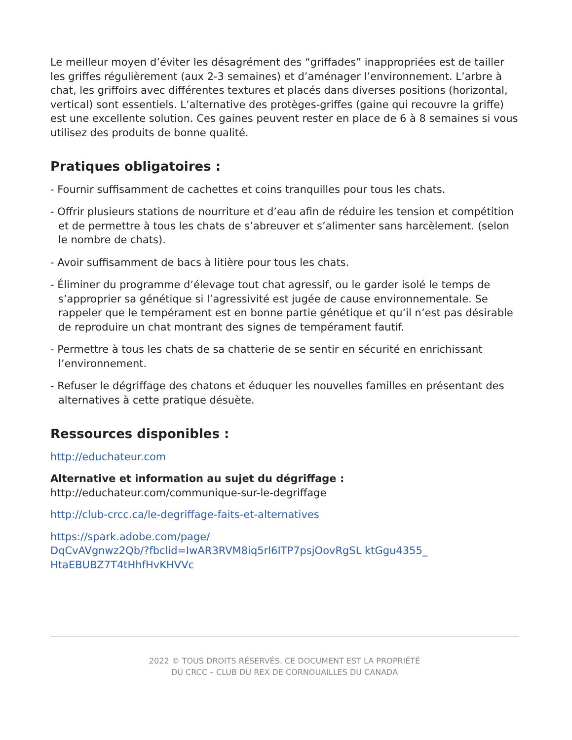Le meilleur moyen d’éviter les désagrément des “griffades” inappropriées est de tailler les griffes régulièrement (aux 2-3 semaines) et d’aménager l’environnement. L’arbre à chat, les griffoirs avec différentes textures et placés dans diverses positions (horizontal, vertical) sont essentiels. L’alternative des protèges-griffes (gaine qui recouvre la griffe) est une excellente solution. Ces gaines peuvent rester en place de 6 à 8 semaines si vous utilisez des produits de bonne qualité.
Pratiques obligatoires :
- Fournir suffisamment de cachettes et coins tranquilles pour tous les chats.
- Offrir plusieurs stations de nourriture et d’eau afin de réduire les tension et compétition et de permettre à tous les chats de s’abreuver et s’alimenter sans harcèlement. (selon le nombre de chats).
- Avoir suffisamment de bacs à litière pour tous les chats.
- Éliminer du programme d’élevage tout chat agressif, ou le garder isolé le temps de s’approprier sa génétique si l’agressivité est jugée de cause environnementale. Se rappeler que le tempérament est en bonne partie génétique et qu’il n’est pas désirable de reproduire un chat montrant des signes de tempérament fautif.
- Permettre à tous les chats de sa chatterie de se sentir en sécurité en enrichissant l’environnement.
- Refuser le dégriffage des chatons et éduquer les nouvelles familles en présentant des alternatives à cette pratique désuète.
Ressources disponibles :
http://educhateur.com
Alternative et information au sujet du dégriffage :
http://educhateur.com/communique-sur-le-degriffage
http://club-crcc.ca/le-degriffage-faits-et-alternatives
https://spark.adobe.com/page/
DqCvAVgnwz2Qb/?fbclid=IwAR3RVM8iq5rl6ITP7psjOovRgSL ktGgu4355_
HtaEBUBZ7T4tHhfHvKHVVc
2022 © TOUS DROITS RÉSERVÉS. CE DOCUMENT EST LA PROPRIÉTÉ
DU CRCC – CLUB DU REX DE CORNOUAILLES DU CANADA